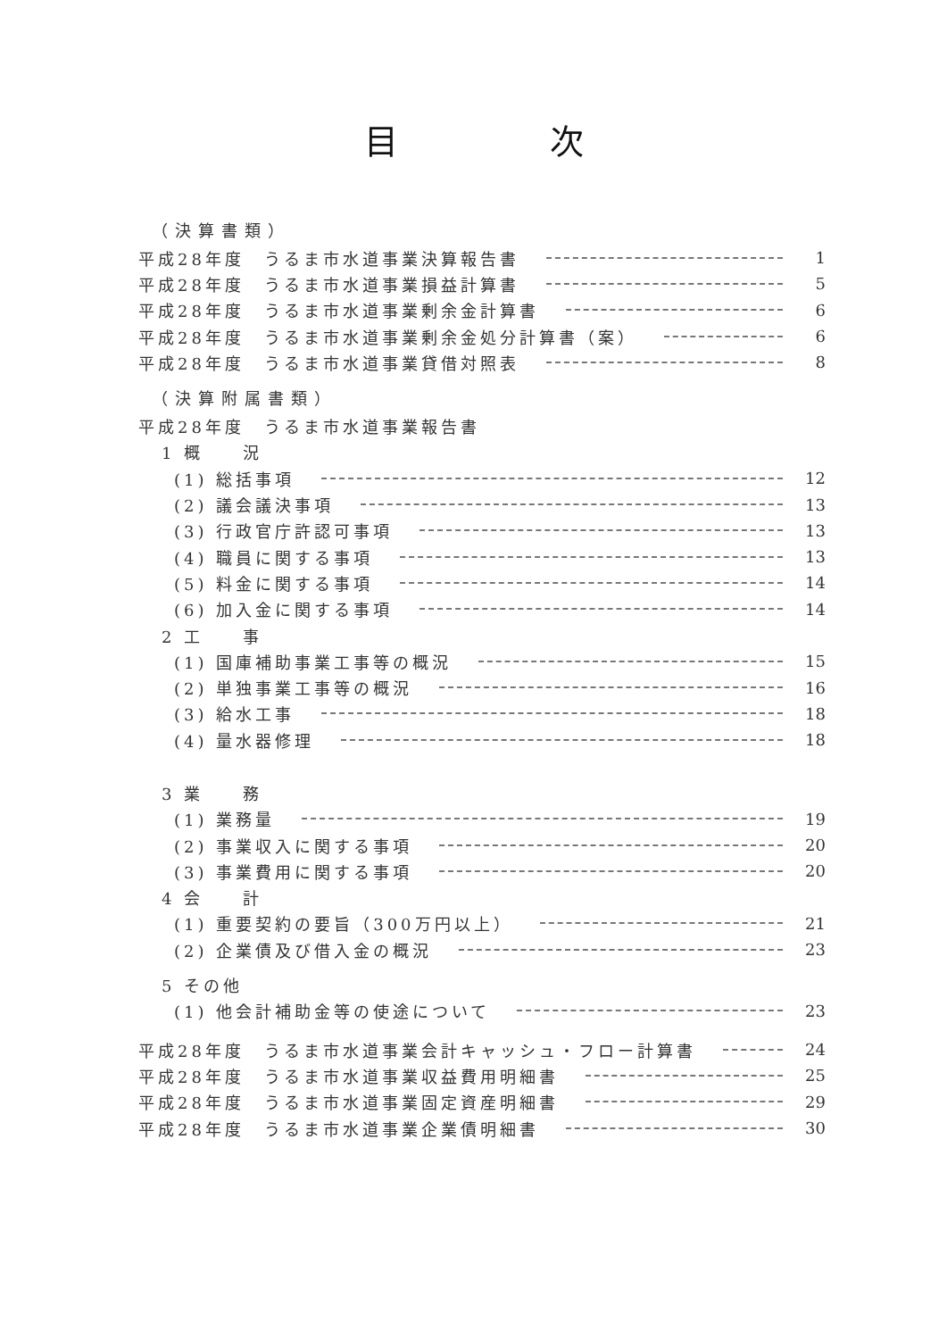目次
（決算書類）
平成28年度　うるま市水道事業決算報告書 1
平成28年度　うるま市水道事業損益計算書 5
平成28年度　うるま市水道事業剰余金計算書 6
平成28年度　うるま市水道事業剰余金処分計算書（案） 6
平成28年度　うるま市水道事業貸借対照表 8
（決算附属書類）
平成28年度　うるま市水道事業報告書
1 概　　況
(1) 総括事項 12
(2) 議会議決事項 13
(3) 行政官庁許認可事項 13
(4) 職員に関する事項 13
(5) 料金に関する事項 14
(6) 加入金に関する事項 14
2 工　　事
(1) 国庫補助事業工事等の概況 15
(2) 単独事業工事等の概況 16
(3) 給水工事 18
(4) 量水器修理 18
3 業　　務
(1) 業務量 19
(2) 事業収入に関する事項 20
(3) 事業費用に関する事項 20
4 会　　計
(1) 重要契約の要旨（300万円以上） 21
(2) 企業債及び借入金の概況 23
5 その他
(1) 他会計補助金等の使途について 23
平成28年度　うるま市水道事業会計キャッシュ・フロー計算書 24
平成28年度　うるま市水道事業収益費用明細書 25
平成28年度　うるま市水道事業固定資産明細書 29
平成28年度　うるま市水道事業企業債明細書 30